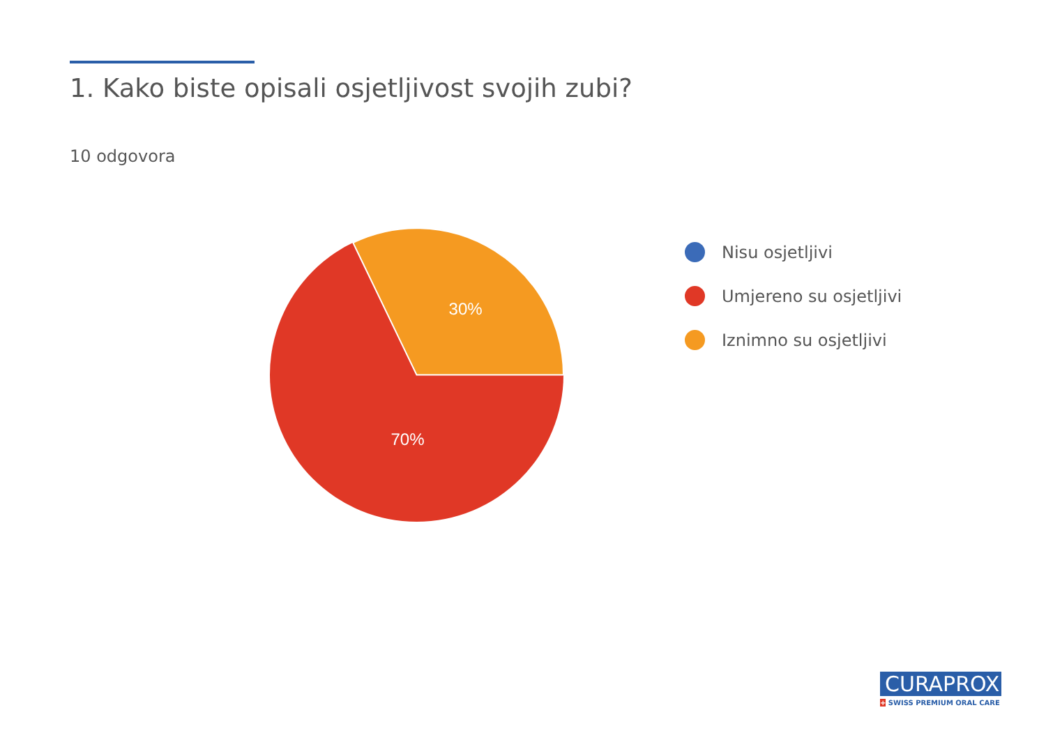1. Kako biste opisali osjetljivost svojih zubi?
10 odgovora
30%
70%
Nisu osjetljivi
Umjereno su osjetljivi
Iznimno su osjetljivi
CURAPROX
+ SWISS PREMIUM ORAL CARE